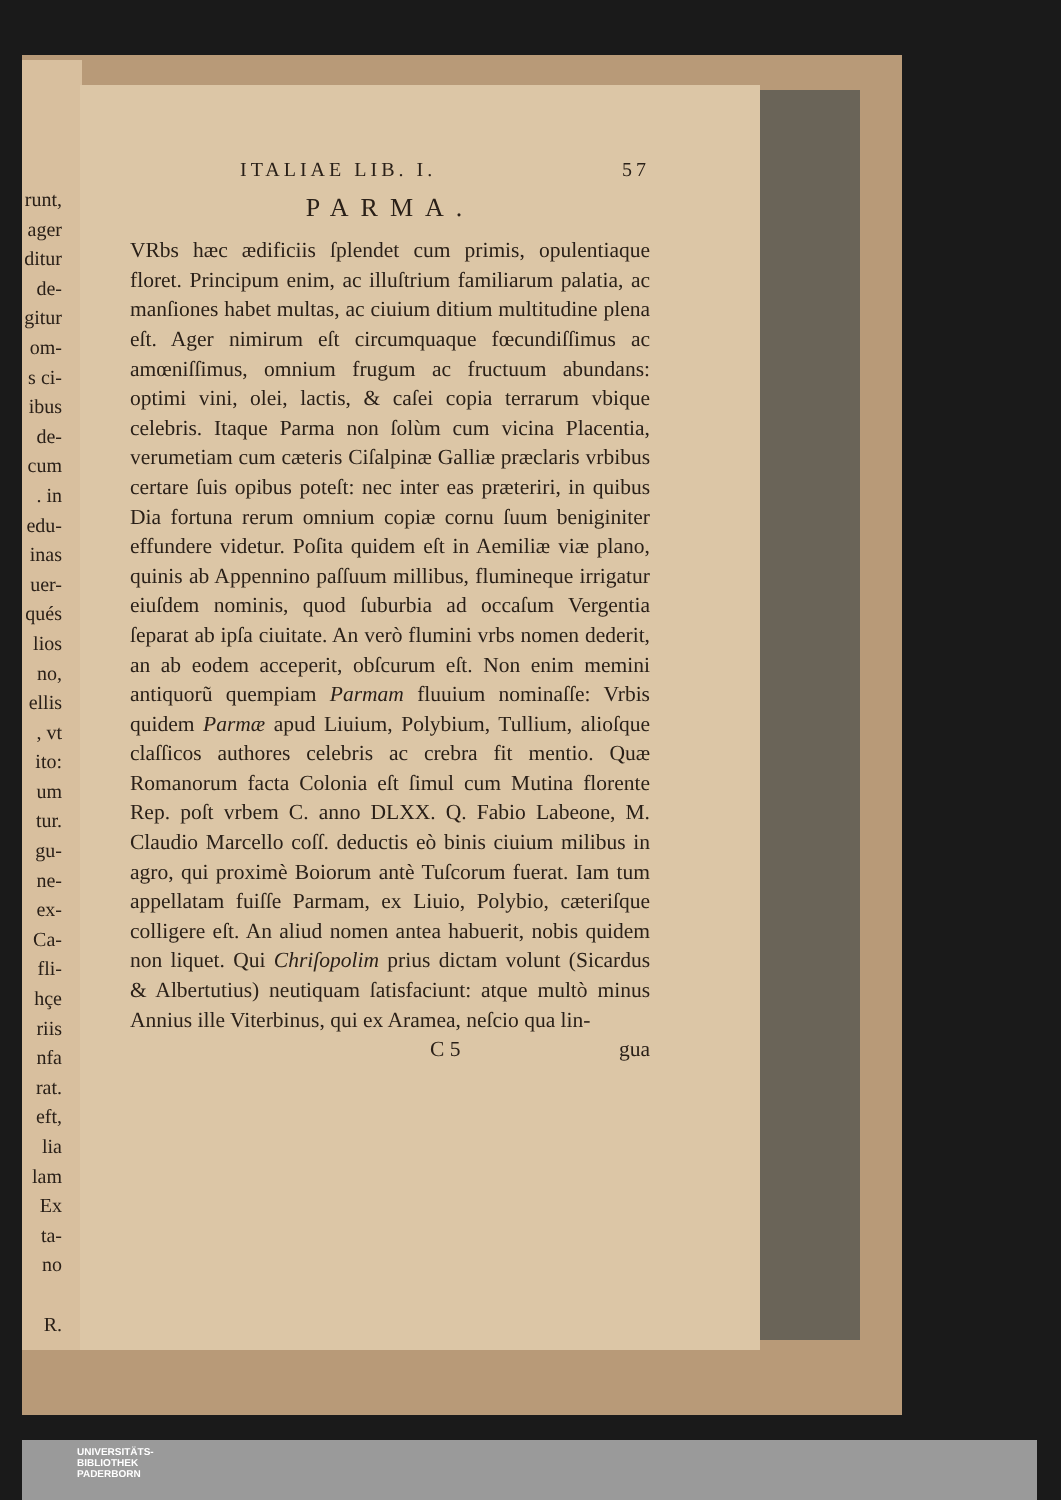runt,
ager
ditur
de-
gitur
om-
s ci-
ibus
de-
cum
. in
edu-
inas
uer-
qués
lios
no,
ellis
, vt
ito:
um
tur.
gu-
ne-
ex-
Ca-
fli-
hçe
riis
nfa
rat.
eft,
lia
lam
Ex
ta-
no
R.
ITALIAE LIB. I. 57
PARMA.
VRbs hæc ædificiis ſplendet cum primis, opulentiaque floret. Principum enim, ac illuſtrium familiarum palatia, ac manſiones habet multas, ac ciuium ditium multitudine plena eſt. Ager nimirum eſt circumquaque fœcundiſſimus ac amœniſſimus, omnium frugum ac fructuum abundans: optimi vini, olei, lactis, & caſei copia terrarum vbique celebris. Itaque Parma non ſolùm cum vicina Placentia, verumetiam cum cæteris Ciſalpinæ Galliæ præclaris vrbibus certare ſuis opibus poteſt: nec inter eas præteriri, in quibus Dia fortuna rerum omnium copiæ cornu ſuum beniginiter effundere videtur. Poſita quidem eſt in Aemiliæ viæ plano, quinis ab Appennino paſſuum millibus, flumineque irrigatur eiuſdem nominis, quod ſuburbia ad occaſum Vergentia ſeparat ab ipſa ciuitate. An verò flumini vrbs nomen dederit, an ab eodem acceperit, obſcurum eſt. Non enim memini antiquorũ quempiam Parmam fluuium nominaſſe: Vrbis quidem Parmæ apud Liuium, Polybium, Tullium, alioſque claſſicos authores celebris ac crebra fit mentio. Quæ Romanorum facta Colonia eſt ſimul cum Mutina florente Rep. poſt vrbem C. anno DLXX. Q. Fabio Labeone, M. Claudio Marcello coſſ. deductis eò binis ciuium milibus in agro, qui proximè Boiorum antè Tuſcorum fuerat. Iam tum appellatam fuiſſe Parmam, ex Liuio, Polybio, cæteriſque colligere eſt. An aliud nomen antea habuerit, nobis quidem non liquet. Qui Chriſopolim prius dictam volunt (Sicardus & Albertutius) neutiquam ſatisfaciunt: atque multò minus Annius ille Viterbinus, qui ex Aramea, neſcio qua lin-
C 5 gua
UNIVERSITÄTS-
BIBLIOTHEK
PADERBORN